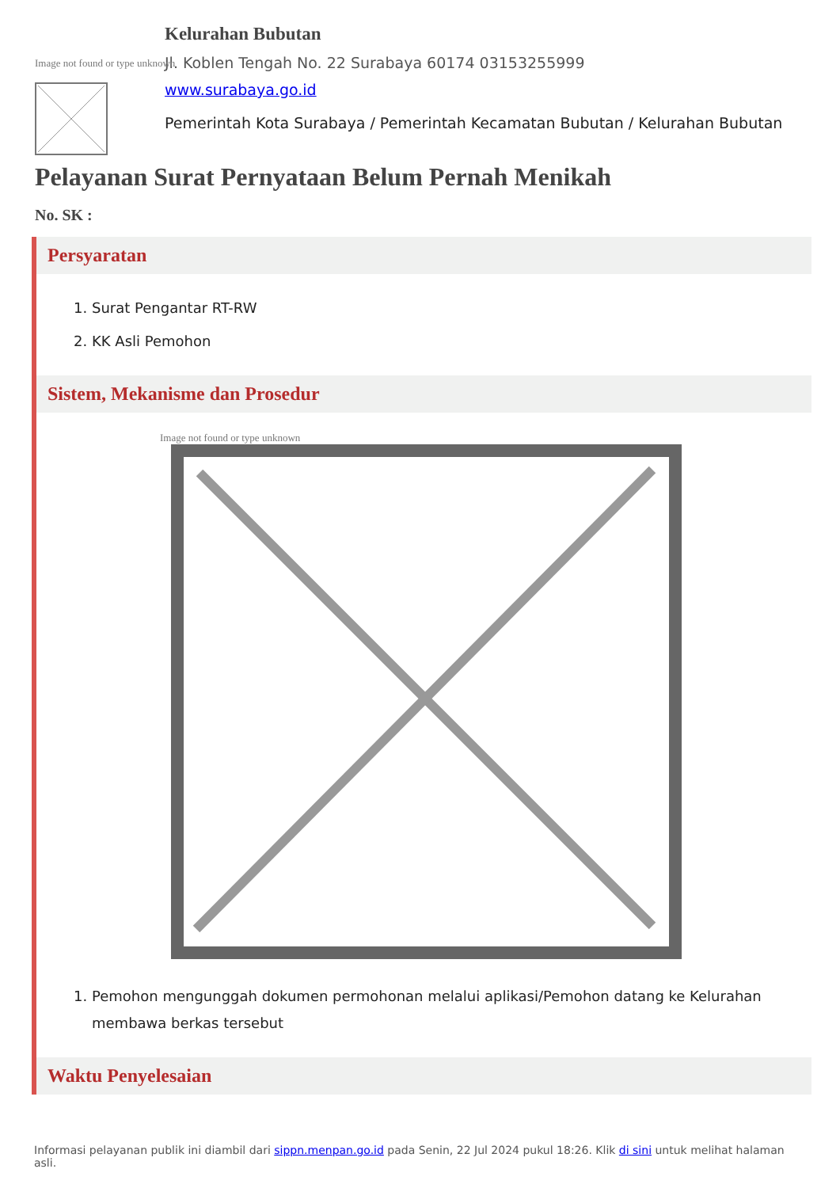Image not found or type unknown
Kelurahan Bubutan
Jl. Koblen Tengah No. 22 Surabaya 60174 03153255999
www.surabaya.go.id
Pemerintah Kota Surabaya / Pemerintah Kecamatan Bubutan / Kelurahan Bubutan
Pelayanan Surat Pernyataan Belum Pernah Menikah
No. SK :
Persyaratan
1. Surat Pengantar RT-RW
2. KK Asli Pemohon
Sistem, Mekanisme dan Prosedur
Image not found or type unknown
1. Pemohon mengunggah dokumen permohonan melalui aplikasi/Pemohon datang ke Kelurahan membawa berkas tersebut
Waktu Penyelesaian
Informasi pelayanan publik ini diambil dari sippn.menpan.go.id pada Senin, 22 Jul 2024 pukul 18:26. Klik di sini untuk melihat halaman asli.